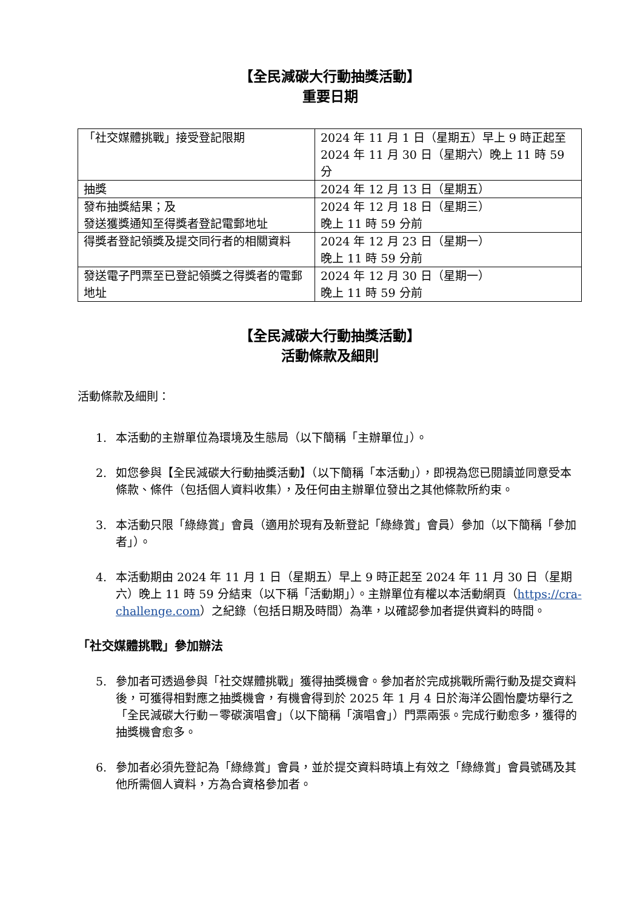【全民減碳大行動抽獎活動】
重要日期
| 「社交媒體挑戰」接受登記限期 | 2024 年 11 月 1 日（星期五）早上 9 時正起至 2024 年 11 月 30 日（星期六）晚上 11 時 59 分 |
| 抽獎 | 2024 年 12 月 13 日（星期五） |
| 發布抽獎結果；及 發送獲獎通知至得獎者登記電郵地址 | 2024 年 12 月 18 日（星期三） 晚上 11 時 59 分前 |
| 得獎者登記領獎及提交同行者的相關資料 | 2024 年 12 月 23 日（星期一） 晚上 11 時 59 分前 |
| 發送電子門票至已登記領獎之得獎者的電郵地址 | 2024 年 12 月 30 日（星期一） 晚上 11 時 59 分前 |
【全民減碳大行動抽獎活動】
活動條款及細則
活動條款及細則：
1. 本活動的主辦單位為環境及生態局（以下簡稱「主辦單位」）。
2. 如您參與【全民減碳大行動抽獎活動】（以下簡稱「本活動」），即視為您已閱讀並同意受本條款、條件（包括個人資料收集），及任何由主辦單位發出之其他條款所約束。
3. 本活動只限「綠綠賞」會員（適用於現有及新登記「綠綠賞」會員）參加（以下簡稱「參加者」）。
4. 本活動期由 2024 年 11 月 1 日（星期五）早上 9 時正起至 2024 年 11 月 30 日（星期六）晚上 11 時 59 分結束（以下稱「活動期」）。主辦單位有權以本活動網頁（https://cra-challenge.com）之紀錄（包括日期及時間）為準，以確認參加者提供資料的時間。
「社交媒體挑戰」參加辦法
5. 參加者可透過參與「社交媒體挑戰」獲得抽獎機會。參加者於完成挑戰所需行動及提交資料後，可獲得相對應之抽獎機會，有機會得到於 2025 年 1 月 4 日於海洋公園怡慶坊舉行之「全民減碳大行動－零碳演唱會」（以下簡稱「演唱會」）門票兩張。完成行動愈多，獲得的抽獎機會愈多。
6. 參加者必須先登記為「綠綠賞」會員，並於提交資料時填上有效之「綠綠賞」會員號碼及其他所需個人資料，方為合資格參加者。